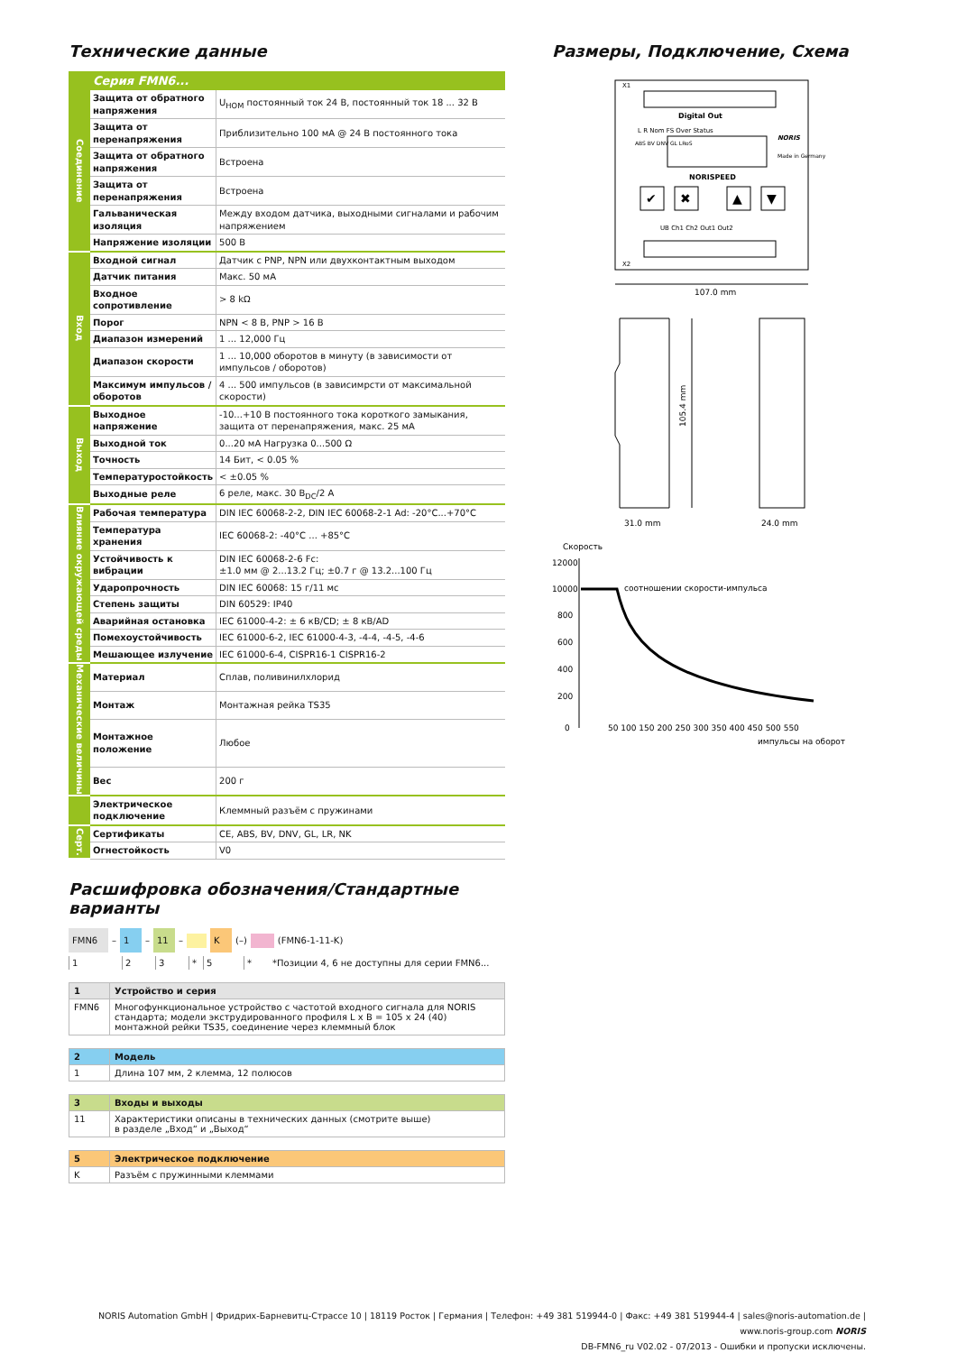Технические данные
| | Серия FMN6... | |
| --- | --- | --- |
| Соединение | Защита от обратного напряжения | U<sub>НОМ</sub> постоянный ток 24 В, постоянный ток 18 ... 32 В |
| | Защита от перенапряжения | Приблизительно 100 мА @ 24 В постоянного тока |
| | Защита от обратного напряжения | Встроена |
| | Защита от перенапряжения | Встроена |
| | Гальваническая изоляция | Между входом датчика, выходными сигналами и рабочим напряжением |
| | Напряжение изоляции | 500 В |
| Вход | Входной сигнал | Датчик с PNP, NPN или двухконтактным выходом |
| | Датчик питания | Макс. 50 мА |
| | Входное сопротивление | > 8 kΩ |
| | Порог | NPN < 8 В, PNP > 16 В |
| | Диапазон измерений | 1 ... 12,000 Гц |
| | Диапазон скорости | 1 ... 10,000 оборотов в минуту (в зависимости от импульсов / оборотов) |
| | Максимум импульсов / оборотов | 4 ... 500 импульсов (в зависимрсти от максимальной скорости) |
| Выход | Выходное напряжение | -10...+10 В постоянного тока короткого замыкания, защита от перенапряжения, макс. 25 мА |
| | Выходной ток | 0...20 мА Нагрузка 0...500 Ω |
| | Точность | 14 Бит, < 0.05 % |
| | Температуростойкость | < ±0.05 % |
| | Выходные реле | 6 реле, макс. 30 В<sub>DC</sub>/2 А |
| Влияние окружающей среды | Рабочая температура | DIN IEC 60068-2-2, DIN IEC 60068-2-1 Ad: -20°C...+70°C |
| | Температура хранения | IEC 60068-2: -40°C ... +85°C |
| | Устойчивость к вибрации | DIN IEC 60068-2-6 Fc: ±1.0 мм @ 2...13.2 Гц; ±0.7 г @ 13.2...100 Гц |
| | Ударопрочность | DIN IEC 60068: 15 г/11 мс |
| | Степень защиты | DIN 60529: IP40 |
| | Аварийная остановка | IEC 61000-4-2: ± 6 кВ/CD; ± 8 кВ/AD |
| | Помехоустойчивость | IEC 61000-6-2, IEC 61000-4-3, -4-4, -4-5, -4-6 |
| | Мешающее излучение | IEC 61000-6-4, CISPR16-1 CISPR16-2 |
| Механические величины | Материал | Сплав, поливинилхлорид |
| | Монтаж | Монтажная рейка TS35 |
| | Монтажное положение | Любое |
| | Вес | 200 г |
| | Электрическое подключение | Клеммный разъём с пружинами |
| Серт. | Сертификаты | CE, ABS, BV, DNV, GL, LR, NK |
| | Огнестойкость | V0 |
Расшифровка обозначения/Стандартные варианты
FMN6 – 1 – 11 – K (–) (FMN6-1-11-K)
123 * 5 * *Позиции 4, 6 не доступны для серии FMN6...
| 1 | Устройство и серия |
| FMN6 | Многофункциональное устройство с частотой входного сигнала для NORIS стандарта; модели экструдированного профиля L x B = 105 x 24 (40) монтажной рейки TS35, соединение через клеммный блок |
| 2 | Модель |
| 1 | Длина 107 мм, 2 клемма, 12 полюсов |
| 3 | Входы и выходы |
| 11 | Характеристики описаны в технических данных (смотрите выше) в разделе „Вход“ и „Выход“ |
| 5 | Электрическое подключение |
| K | Разъём с пружинными клеммами |
Размеры, Подключение, Схема
Digital Out
L R Nom FS Over Status
ABS BV DNV GL LRoS
NORIS
Made in Germany
NORISPEED
✔
✖
▲
▼
UB Ch1 Ch2 Out1 Out2
X1
X2
107.0 mm
105.4 mm
31.0 mm
24.0 mm
Скорость
12000
10000
800
600
400
200
0
соотношении скорости-импульса
50 100 150 200 250 300 350 400 450 500 550
импульсы на оборот
NORIS Automation GmbH | Фридрих-Барневитц-Страссе 10 | 18119 Росток | Германия | Телефон: +49 381 519944-0 | Факс: +49 381 519944-4 | sales@noris-automation.de | www.noris-group.com NORIS
DB-FMN6_ru V02.02 - 07/2013 - Ошибки и пропуски исключены.